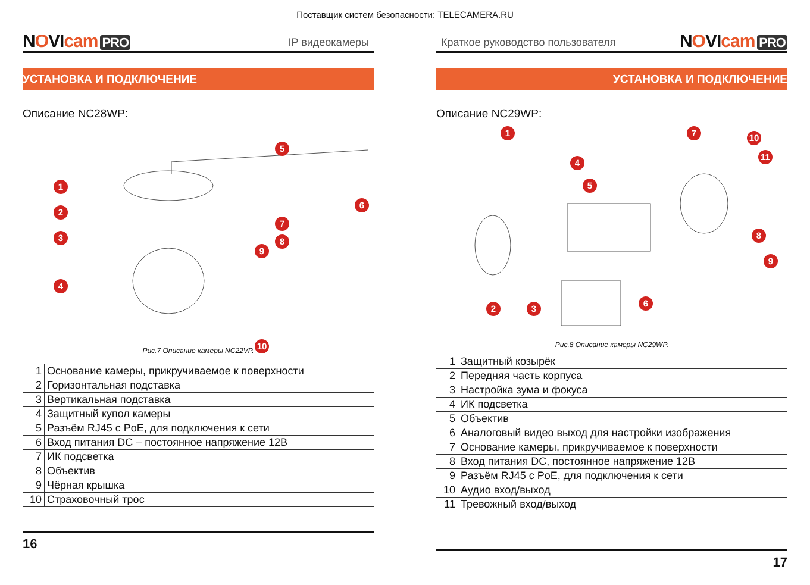Поставщик систем безопасности: TELECAMERA.RU
NOVIcam PRO
IP видеокамеры
УСТАНОВКА И ПОДКЛЮЧЕНИЕ
Описание NC28WP:
1
2
3
4
5
6
7
8
9
10
Рис.7 Описание камеры NC22VP.
| 1 | Основание камеры, прикручиваемое к поверхности |
| 2 | Горизонтальная подставка |
| 3 | Вертикальная подставка |
| 4 | Защитный купол камеры |
| 5 | Разъём RJ45 с PoE, для подключения к сети |
| 6 | Вход питания DC – постоянное напряжение 12В |
| 7 | ИК подсветка |
| 8 | Объектив |
| 9 | Чёрная крышка |
| 10 | Страховочный трос |
16
Краткое руководство пользователя
NOVIcam PRO
УСТАНОВКА И ПОДКЛЮЧЕНИЕ
Описание NC29WP:
1
2 3
4
5
6
7
8
9
10
11
Рис.8 Описание камеры NC29WP.
| 1 | Защитный козырёк |
| 2 | Передняя часть корпуса |
| 3 | Настройка зума и фокуса |
| 4 | ИК подсветка |
| 5 | Объектив |
| 6 | Аналоговый видео выход для настройки изображения |
| 7 | Основание камеры, прикручиваемое к поверхности |
| 8 | Вход питания DC, постоянное напряжение 12В |
| 9 | Разъём RJ45 с PoE, для подключения к сети |
| 10 | Аудио вход/выход |
| 11 | Тревожный вход/выход |
17